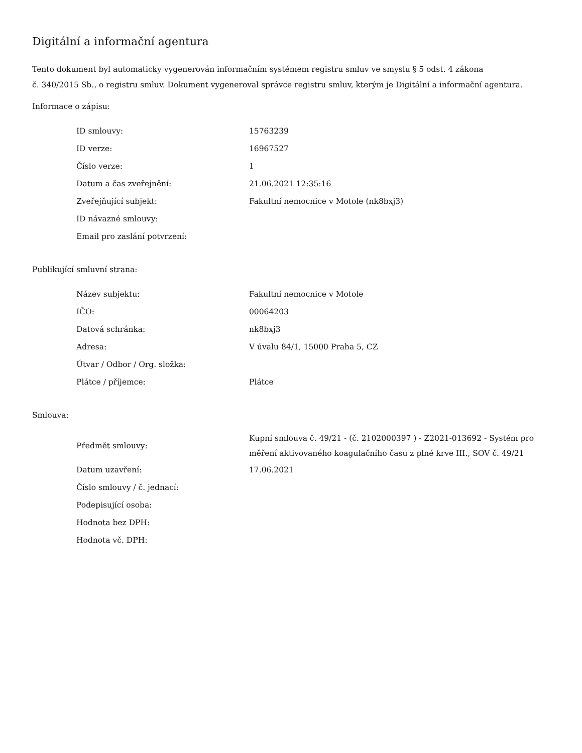Digitální a informační agentura
Tento dokument byl automaticky vygenerován informačním systémem registru smluv ve smyslu § 5 odst. 4 zákona
č. 340/2015 Sb., o registru smluv. Dokument vygeneroval správce registru smluv, kterým je Digitální a informační agentura.
Informace o zápisu:
| ID smlouvy: | 15763239 |
| ID verze: | 16967527 |
| Číslo verze: | 1 |
| Datum a čas zveřejnění: | 21.06.2021 12:35:16 |
| Zveřejňující subjekt: | Fakultní nemocnice v Motole (nk8bxj3) |
| ID návazné smlouvy: | |
| Email pro zaslání potvrzení: | |
Publikující smluvní strana:
| Název subjektu: | Fakultní nemocnice v Motole |
| IČO: | 00064203 |
| Datová schránka: | nk8bxj3 |
| Adresa: | V úvalu 84/1, 15000 Praha 5, CZ |
| Útvar / Odbor / Org. složka: | |
| Plátce / příjemce: | Plátce |
Smlouva:
| Předmět smlouvy: | Kupní smlouva č. 49/21 - (č. 2102000397 ) - Z2021-013692 - Systém pro měření aktivovaného koagulačního času z plné krve III., SOV č. 49/21 |
| Datum uzavření: | 17.06.2021 |
| Číslo smlouvy / č. jednací: | |
| Podepisující osoba: | |
| Hodnota bez DPH: | |
| Hodnota vč. DPH: | |